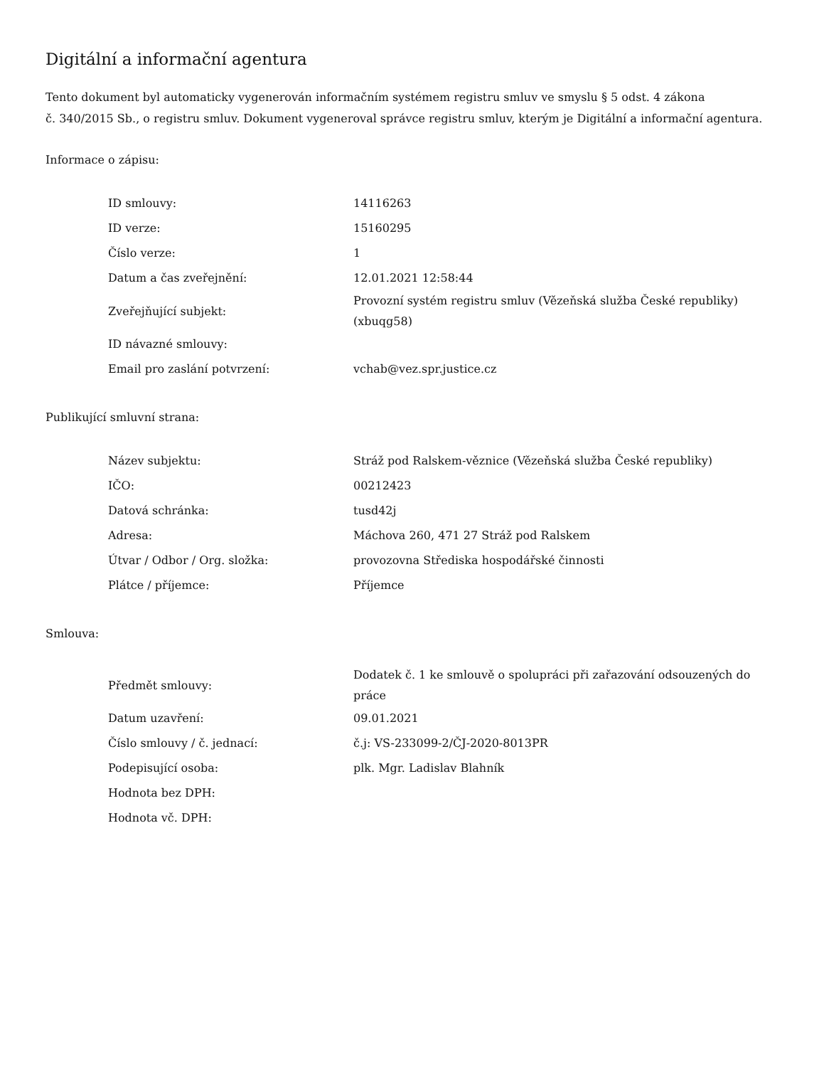Digitální a informační agentura
Tento dokument byl automaticky vygenerován informačním systémem registru smluv ve smyslu § 5 odst. 4 zákona
č. 340/2015 Sb., o registru smluv. Dokument vygeneroval správce registru smluv, kterým je Digitální a informační agentura.
Informace o zápisu:
| ID smlouvy: | 14116263 |
| ID verze: | 15160295 |
| Číslo verze: | 1 |
| Datum a čas zveřejnění: | 12.01.2021 12:58:44 |
| Zveřejňující subjekt: | Provozní systém registru smluv (Vězeňská služba České republiky) (xbuqg58) |
| ID návazné smlouvy: | |
| Email pro zaslání potvrzení: | vchab@vez.spr.justice.cz |
Publikující smluvní strana:
| Název subjektu: | Stráž pod Ralskem-věznice (Vězeňská služba České republiky) |
| IČO: | 00212423 |
| Datová schránka: | tusd42j |
| Adresa: | Máchova 260, 471 27 Stráž pod Ralskem |
| Útvar / Odbor / Org. složka: | provozovna Střediska hospodářské činnosti |
| Plátce / příjemce: | Příjemce |
Smlouva:
| Předmět smlouvy: | Dodatek č. 1 ke smlouvě o spolupráci při zařazování odsouzených do práce |
| Datum uzavření: | 09.01.2021 |
| Číslo smlouvy / č. jednací: | č.j: VS-233099-2/ČJ-2020-8013PR |
| Podepisující osoba: | plk. Mgr. Ladislav Blahník |
| Hodnota bez DPH: | |
| Hodnota vč. DPH: | |